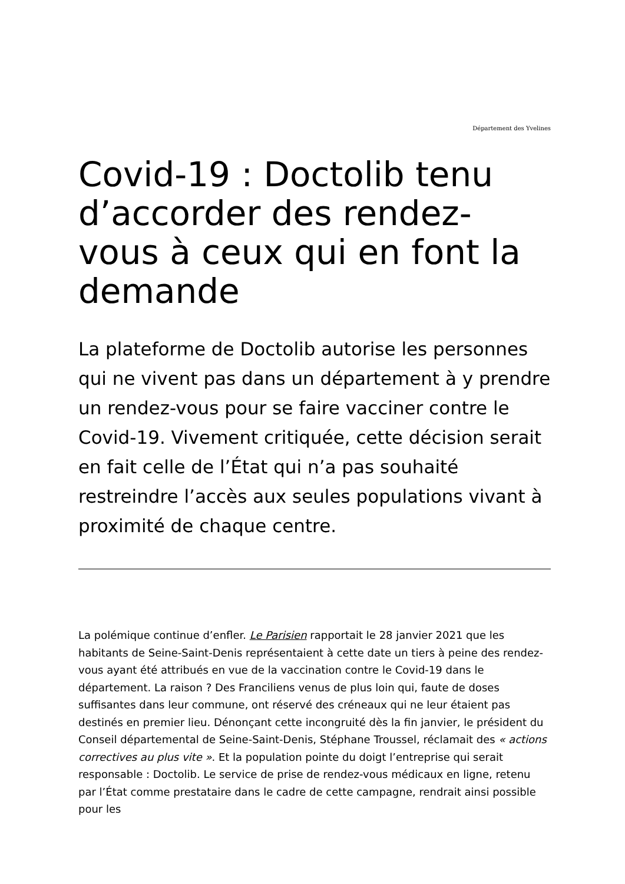Département des Yvelines
Covid-19 : Doctolib tenu d’accorder des rendez-vous à ceux qui en font la demande
La plateforme de Doctolib autorise les personnes qui ne vivent pas dans un département à y prendre un rendez-vous pour se faire vacciner contre le Covid-19. Vivement critiquée, cette décision serait en fait celle de l’État qui n’a pas souhaité restreindre l’accès aux seules populations vivant à proximité de chaque centre.
La polémique continue d’enfler. Le Parisien rapportait le 28 janvier 2021 que les habitants de Seine-Saint-Denis représentaient à cette date un tiers à peine des rendez-vous ayant été attribués en vue de la vaccination contre le Covid-19 dans le département. La raison ? Des Franciliens venus de plus loin qui, faute de doses suffisantes dans leur commune, ont réservé des créneaux qui ne leur étaient pas destinés en premier lieu. Dénonçant cette incongruité dès la fin janvier, le président du Conseil départemental de Seine-Saint-Denis, Stéphane Troussel, réclamait des « actions correctives au plus vite ». Et la population pointe du doigt l’entreprise qui serait responsable : Doctolib. Le service de prise de rendez-vous médicaux en ligne, retenu par l’État comme prestataire dans le cadre de cette campagne, rendrait ainsi possible pour les